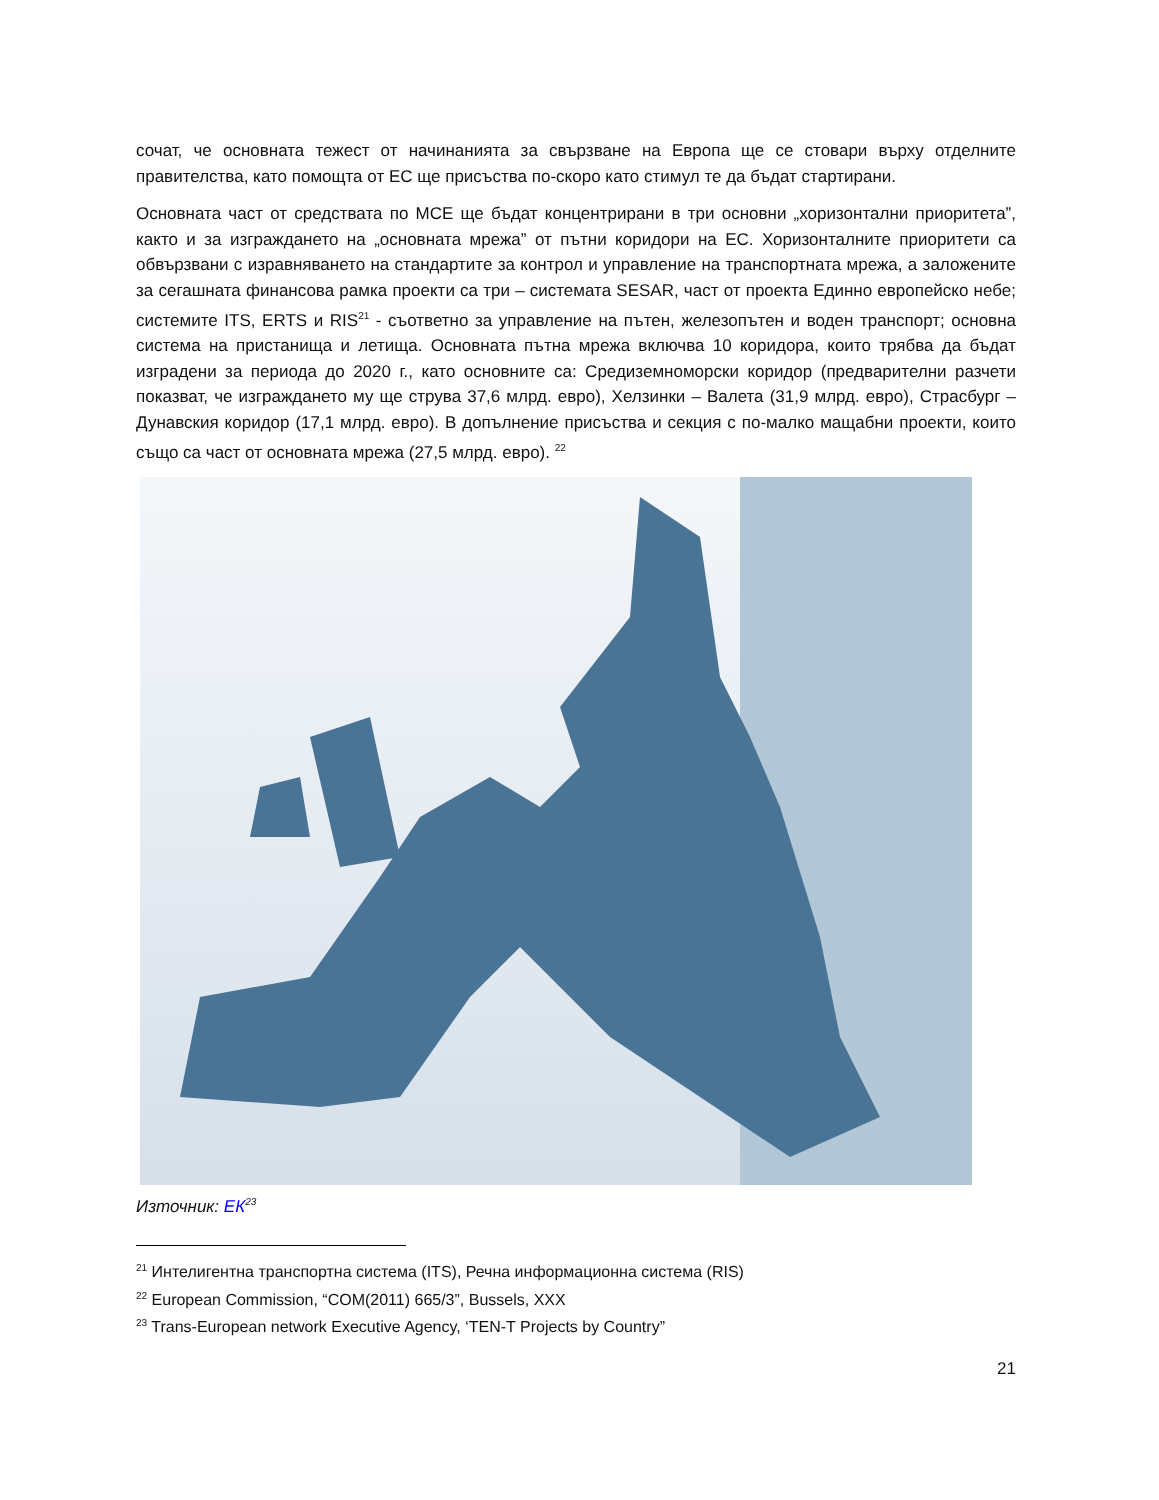сочат, че основната тежест от начинанията за свързване на Европа ще се стовари върху отделните правителства, като помощта от ЕС ще присъства по-скоро като стимул те да бъдат стартирани.
Основната част от средствата по МСЕ ще бъдат концентрирани в три основни „хоризонтални приоритета”, както и за изграждането на „основната мрежа” от пътни коридори на ЕС. Хоризонталните приоритети са обвързвани с изравняването на стандартите за контрол и управление на транспортната мрежа, а заложените за сегашната финансова рамка проекти са три – системата SESAR, част от проекта Единно европейско небе; системите ITS, ERTS и RIS<sup>21</sup> - съответно за управление на пътен, железопътен и воден транспорт; основна система на пристанища и летища. Основната пътна мрежа включва 10 коридора, които трябва да бъдат изградени за периода до 2020 г., като основните са: Средиземноморски коридор (предварителни разчети показват, че изграждането му ще струва 37,6 млрд. евро), Хелзинки – Валета (31,9 млрд. евро), Страсбург – Дунавския коридор (17,1 млрд. евро). В допълнение присъства и секция с по-малко мащабни проекти, които също са част от основната мрежа (27,5 млрд. евро). <sup>22</sup>
Източник: ЕК<sup>23</sup>
<sup>21</sup> Интелигентна транспортна система (ITS), Речна информационна система (RIS)
<sup>22</sup> European Commission, “COM(2011) 665/3”, Bussels, XXX
<sup>23</sup> Trans-European network Executive Agency, ‘TEN-T Projects by Country”
21